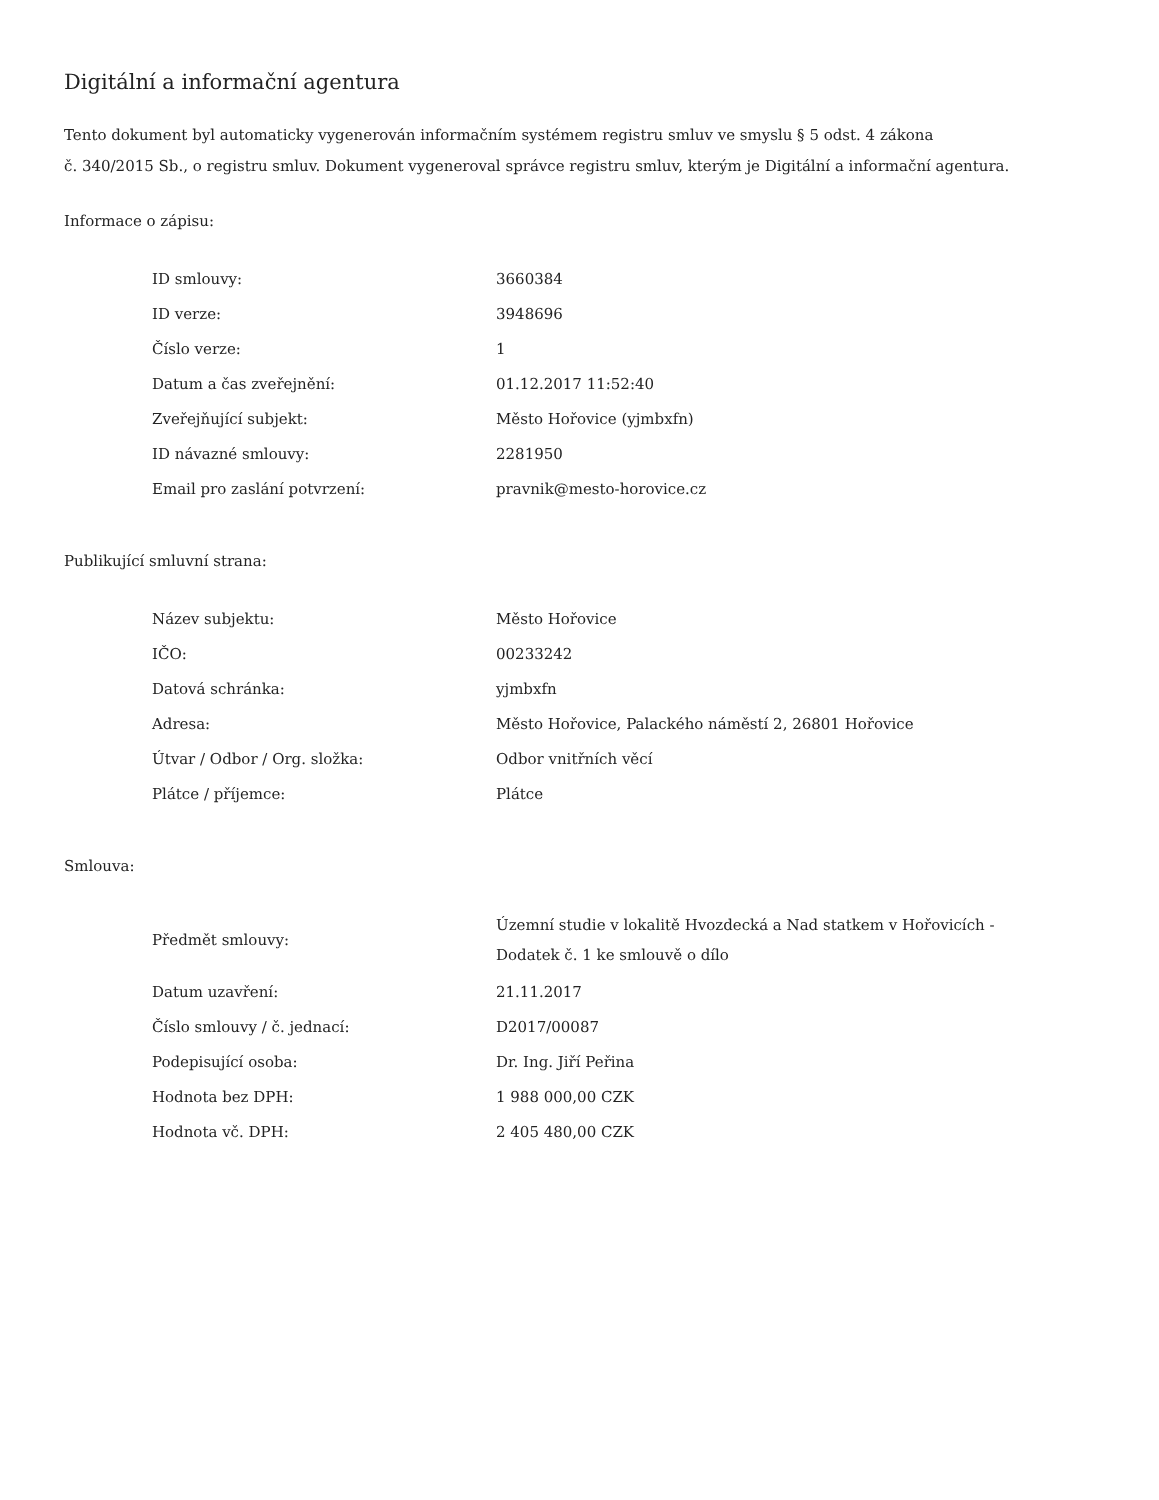Digitální a informační agentura
Tento dokument byl automaticky vygenerován informačním systémem registru smluv ve smyslu § 5 odst. 4 zákona
č. 340/2015 Sb., o registru smluv. Dokument vygeneroval správce registru smluv, kterým je Digitální a informační agentura.
Informace o zápisu:
| ID smlouvy: | 3660384 |
| ID verze: | 3948696 |
| Číslo verze: | 1 |
| Datum a čas zveřejnění: | 01.12.2017 11:52:40 |
| Zveřejňující subjekt: | Město Hořovice (yjmbxfn) |
| ID návazné smlouvy: | 2281950 |
| Email pro zaslání potvrzení: | pravnik@mesto-horovice.cz |
Publikující smluvní strana:
| Název subjektu: | Město Hořovice |
| IČO: | 00233242 |
| Datová schránka: | yjmbxfn |
| Adresa: | Město Hořovice, Palackého náměstí 2, 26801 Hořovice |
| Útvar / Odbor / Org. složka: | Odbor vnitřních věcí |
| Plátce / příjemce: | Plátce |
Smlouva:
| Předmět smlouvy: | Územní studie v lokalitě Hvozdecká a Nad statkem v Hořovicích - Dodatek č. 1 ke smlouvě o dílo |
| Datum uzavření: | 21.11.2017 |
| Číslo smlouvy / č. jednací: | D2017/00087 |
| Podepisující osoba: | Dr. Ing. Jiří Peřina |
| Hodnota bez DPH: | 1 988 000,00 CZK |
| Hodnota vč. DPH: | 2 405 480,00 CZK |